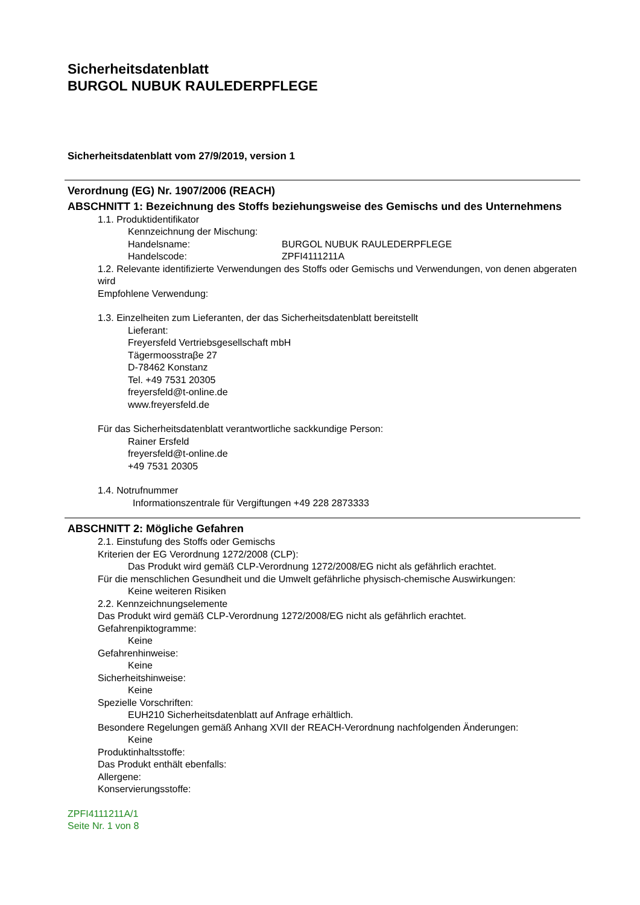Sicherheitsdatenblatt
BURGOL NUBUK RAULEDERPFLEGE
Sicherheitsdatenblatt vom 27/9/2019, version 1
Verordnung (EG) Nr. 1907/2006 (REACH)
ABSCHNITT 1: Bezeichnung des Stoffs beziehungsweise des Gemischs und des Unternehmens
1.1. Produktidentifikator
Kennzeichnung der Mischung:
Handelsname: BURGOL NUBUK RAULEDERPFLEGE
Handelscode: ZPFI4111211A
1.2. Relevante identifizierte Verwendungen des Stoffs oder Gemischs und Verwendungen, von denen abgeraten wird
Empfohlene Verwendung:
1.3. Einzelheiten zum Lieferanten, der das Sicherheitsdatenblatt bereitstellt
Lieferant:
Freyersfeld Vertriebsgesellschaft mbH
Tägermoosstraβe 27
D-78462 Konstanz
Tel. +49 7531 20305
freyersfeld@t-online.de
www.freyersfeld.de
Für das Sicherheitsdatenblatt verantwortliche sackkundige Person:
Rainer Ersfeld
freyersfeld@t-online.de
+49 7531 20305
1.4. Notrufnummer
Informationszentrale für Vergiftungen +49 228 2873333
ABSCHNITT 2: Mögliche Gefahren
2.1. Einstufung des Stoffs oder Gemischs
Kriterien der EG Verordnung 1272/2008 (CLP):
Das Produkt wird gemäß CLP-Verordnung 1272/2008/EG nicht als gefährlich erachtet.
Für die menschlichen Gesundheit und die Umwelt gefährliche physisch-chemische Auswirkungen:
Keine weiteren Risiken
2.2. Kennzeichnungselemente
Das Produkt wird gemäß CLP-Verordnung 1272/2008/EG nicht als gefährlich erachtet.
Gefahrenpiktogramme:
Keine
Gefahrenhinweise:
Keine
Sicherheitshinweise:
Keine
Spezielle Vorschriften:
EUH210 Sicherheitsdatenblatt auf Anfrage erhältlich.
Besondere Regelungen gemäß Anhang XVII der REACH-Verordnung nachfolgenden Änderungen:
Keine
Produktinhaltsstoffe:
Das Produkt enthält ebenfalls:
Allergene:
Konservierungsstoffe:
ZPFI4111211A/1
Seite Nr. 1 von 8